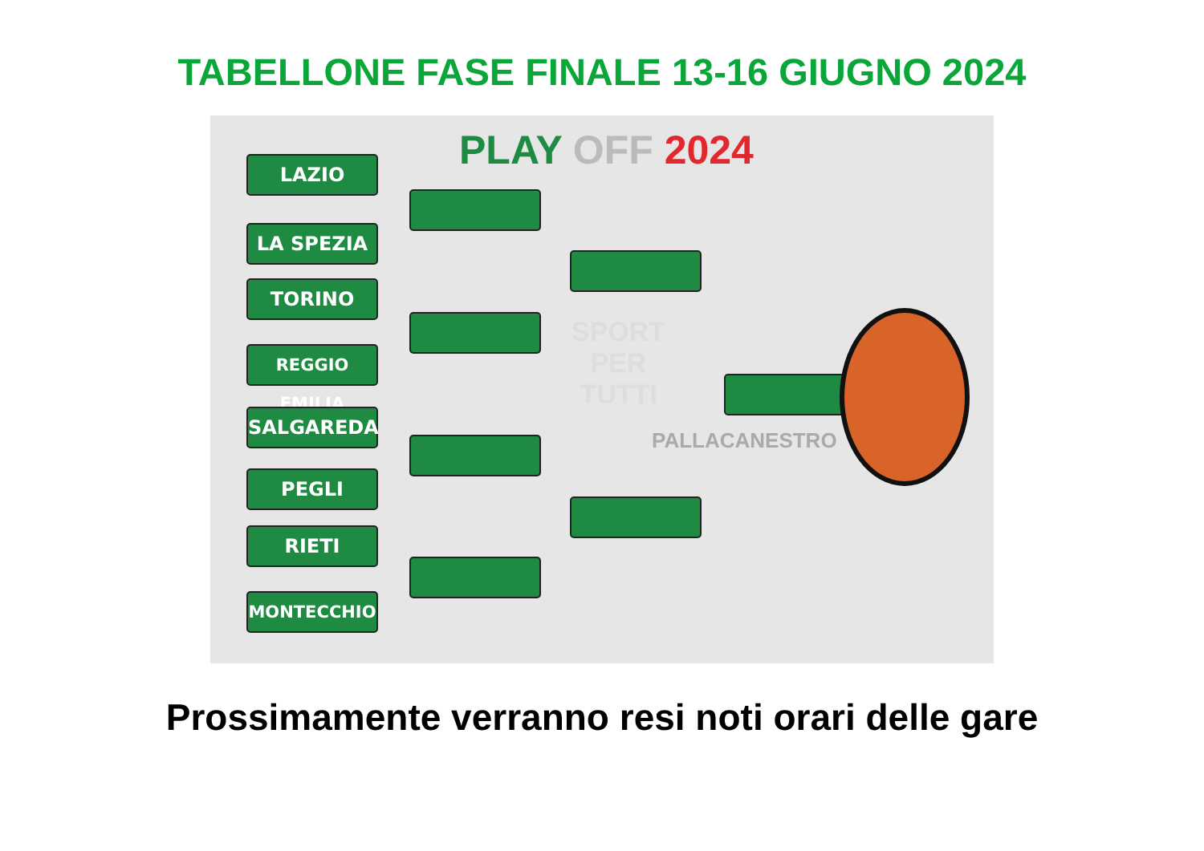TABELLONE FASE FINALE 13-16 GIUGNO 2024
PLAY OFF 2024
LAZIO
LA SPEZIA
TORINO
REGGIO EMILIA
SALGAREDA
PEGLI
RIETI
MONTECCHIO
PALLACANESTRO
SPORT
PER
TUTTI
Prossimamente verranno resi noti orari delle gare